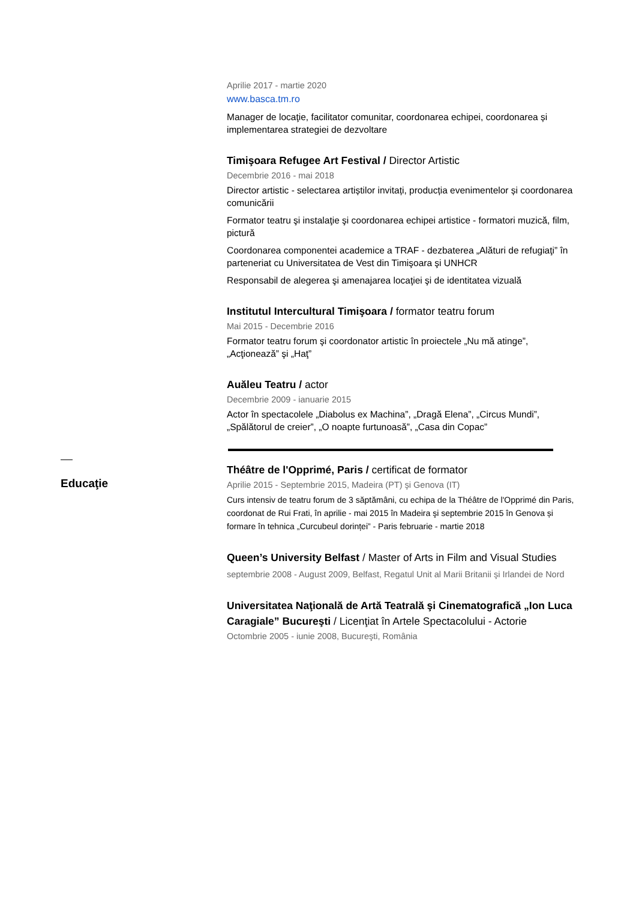Aprilie 2017 - martie 2020
www.basca.tm.ro
Manager de locaţie, facilitator comunitar, coordonarea echipei, coordonarea și implementarea strategiei de dezvoltare
Timişoara Refugee Art Festival / Director Artistic
Decembrie 2016 - mai 2018
Director artistic - selectarea artiștilor invitați, producția evenimentelor și coordonarea comunicării
Formator teatru şi instalaţie şi coordonarea echipei artistice - formatori muzică, film, pictură
Coordonarea componentei academice a TRAF - dezbaterea „Alături de refugiaţi” în parteneriat cu Universitatea de Vest din Timişoara şi UNHCR
Responsabil de alegerea şi amenajarea locaţiei şi de identitatea vizuală
Institutul Intercultural Timişoara / formator teatru forum
Mai 2015 - Decembrie 2016
Formator teatru forum şi coordonator artistic în proiectele „Nu mă atinge”, „Acţionează” şi „Haţ”
Auăleu Teatru / actor
Decembrie 2009 - ianuarie 2015
Actor în spectacolele „Diabolus ex Machina”, „Dragă Elena”, „Circus Mundi”, „Spălătorul de creier”, „O noapte furtunoasă”, „Casa din Copac”
Théâtre de l'Opprimé, Paris / certificat de formator
Aprilie 2015 - Septembrie 2015, Madeira (PT) şi Genova (IT)
Curs intensiv de teatru forum de 3 săptămâni, cu echipa de la Théâtre de l'Opprimé din Paris, coordonat de Rui Frati, în aprilie - mai 2015 în Madeira şi septembrie 2015 în Genova și formare în tehnica „Curcubeul dorinței” - Paris februarie - martie 2018
Queen’s University Belfast / Master of Arts in Film and Visual Studies
septembrie 2008 - August 2009, Belfast, Regatul Unit al Marii Britanii şi Irlandei de Nord
Universitatea Naţională de Artă Teatrală şi Cinematografică „Ion Luca Caragiale” Bucureşti / Licenţiat în Artele Spectacolului - Actorie
Octombrie 2005 - iunie 2008, Bucureşti, România
Educaţie